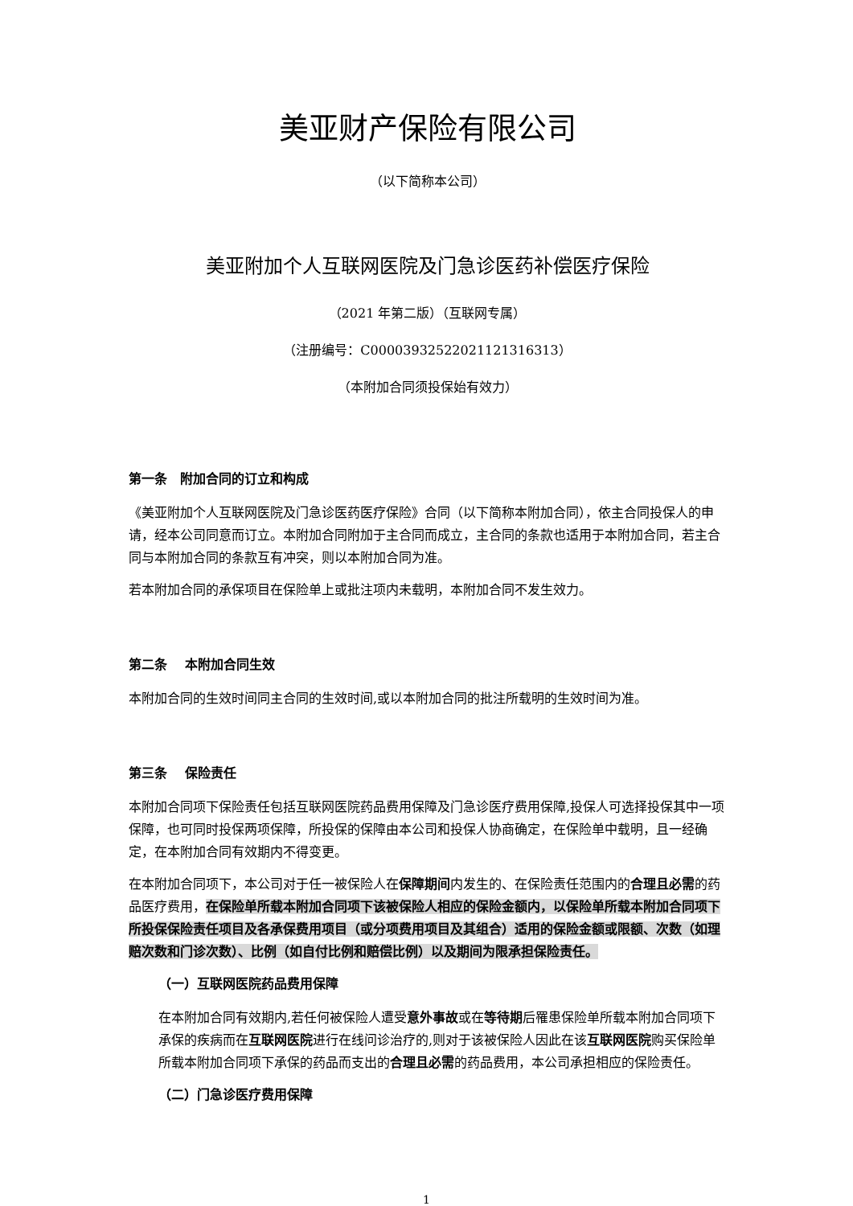美亚财产保险有限公司
（以下简称本公司）
美亚附加个人互联网医院及门急诊医药补偿医疗保险
（2021 年第二版）（互联网专属）
（注册编号：C00003932522021121316313）
（本附加合同须投保始有效力）
第一条　附加合同的订立和构成
《美亚附加个人互联网医院及门急诊医药医疗保险》合同（以下简称本附加合同），依主合同投保人的申请，经本公司同意而订立。本附加合同附加于主合同而成立，主合同的条款也适用于本附加合同，若主合同与本附加合同的条款互有冲突，则以本附加合同为准。
若本附加合同的承保项目在保险单上或批注项内未载明，本附加合同不发生效力。
第二条　 本附加合同生效
本附加合同的生效时间同主合同的生效时间,或以本附加合同的批注所载明的生效时间为准。
第三条　 保险责任
本附加合同项下保险责任包括互联网医院药品费用保障及门急诊医疗费用保障,投保人可选择投保其中一项保障，也可同时投保两项保障，所投保的保障由本公司和投保人协商确定，在保险单中载明，且一经确定，在本附加合同有效期内不得变更。
在本附加合同项下，本公司对于任一被保险人在保障期间内发生的、在保险责任范围内的合理且必需的药品医疗费用，在保险单所载本附加合同项下该被保险人相应的保险金额内，以保险单所载本附加合同项下所投保保险责任项目及各承保费用项目（或分项费用项目及其组合）适用的保险金额或限额、次数（如理赔次数和门诊次数）、比例（如自付比例和赔偿比例）以及期间为限承担保险责任。
（一）互联网医院药品费用保障
在本附加合同有效期内,若任何被保险人遭受意外事故或在等待期后罹患保险单所载本附加合同项下承保的疾病而在互联网医院进行在线问诊治疗的,则对于该被保险人因此在该互联网医院购买保险单所载本附加合同项下承保的药品而支出的合理且必需的药品费用，本公司承担相应的保险责任。
（二）门急诊医疗费用保障
1